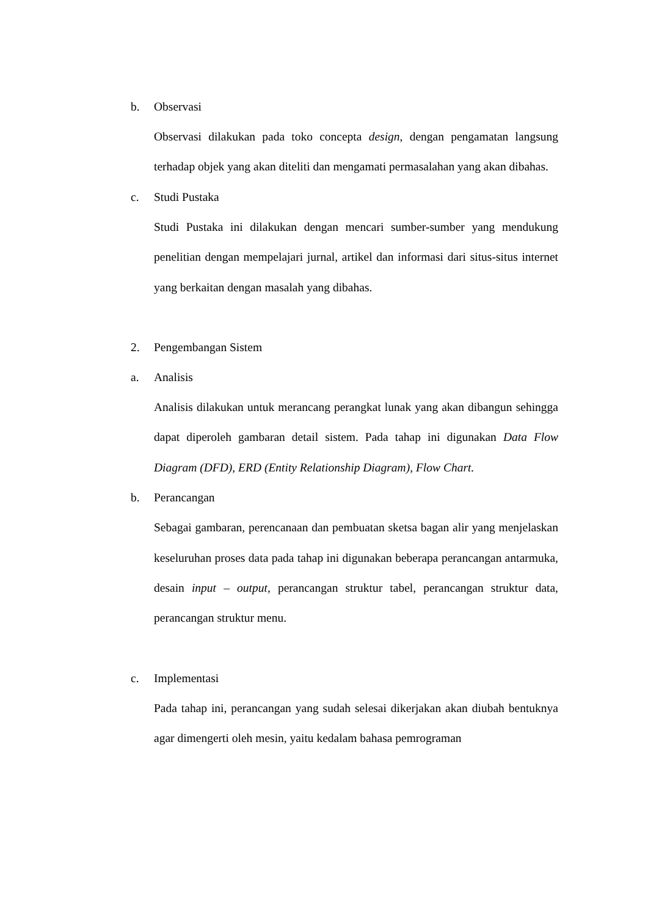b. Observasi
Observasi dilakukan pada toko concepta design, dengan pengamatan langsung terhadap objek yang akan diteliti dan mengamati permasalahan yang akan dibahas.
c. Studi Pustaka
Studi Pustaka ini dilakukan dengan mencari sumber-sumber yang mendukung penelitian dengan mempelajari jurnal, artikel dan informasi dari situs-situs internet yang berkaitan dengan masalah yang dibahas.
2. Pengembangan Sistem
a. Analisis
Analisis dilakukan untuk merancang perangkat lunak yang akan dibangun sehingga dapat diperoleh gambaran detail sistem. Pada tahap ini digunakan Data Flow Diagram (DFD), ERD (Entity Relationship Diagram), Flow Chart.
b. Perancangan
Sebagai gambaran, perencanaan dan pembuatan sketsa bagan alir yang menjelaskan keseluruhan proses data pada tahap ini digunakan beberapa perancangan antarmuka, desain input – output, perancangan struktur tabel, perancangan struktur data, perancangan struktur menu.
c. Implementasi
Pada tahap ini, perancangan yang sudah selesai dikerjakan akan diubah bentuknya agar dimengerti oleh mesin, yaitu kedalam bahasa pemrograman